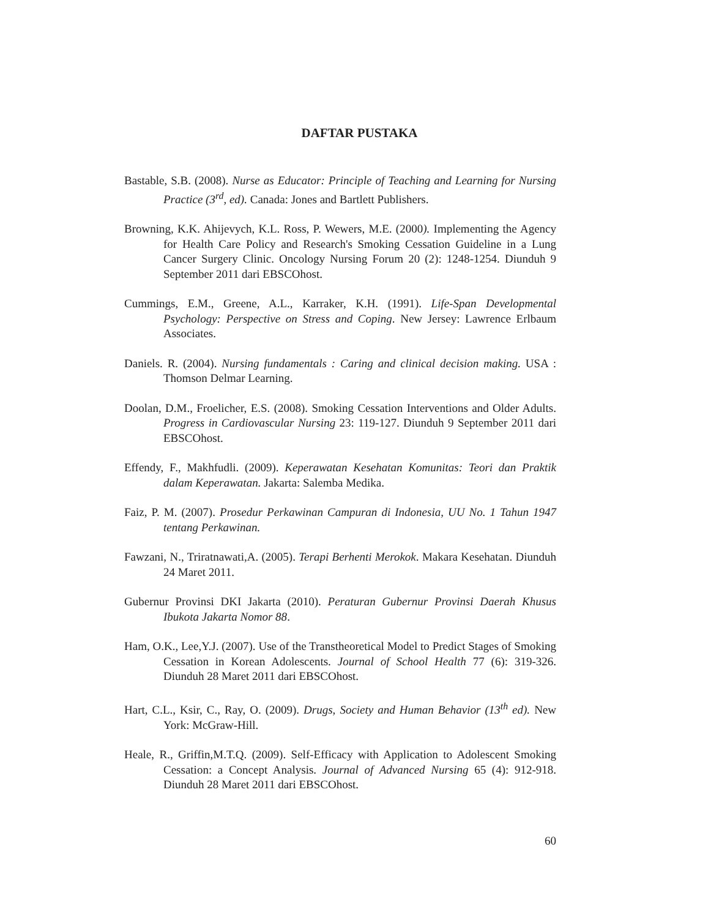DAFTAR PUSTAKA
Bastable, S.B. (2008). Nurse as Educator: Principle of Teaching and Learning for Nursing Practice (3<sup>rd</sup>, ed). Canada: Jones and Bartlett Publishers.
Browning, K.K. Ahijevych, K.L. Ross, P. Wewers, M.E. (2000). Implementing the Agency for Health Care Policy and Research's Smoking Cessation Guideline in a Lung Cancer Surgery Clinic. Oncology Nursing Forum 20 (2): 1248-1254. Diunduh 9 September 2011 dari EBSCOhost.
Cummings, E.M., Greene, A.L., Karraker, K.H. (1991). Life-Span Developmental Psychology: Perspective on Stress and Coping. New Jersey: Lawrence Erlbaum Associates.
Daniels. R. (2004). Nursing fundamentals : Caring and clinical decision making. USA : Thomson Delmar Learning.
Doolan, D.M., Froelicher, E.S. (2008). Smoking Cessation Interventions and Older Adults. Progress in Cardiovascular Nursing 23: 119-127. Diunduh 9 September 2011 dari EBSCOhost.
Effendy, F., Makhfudli. (2009). Keperawatan Kesehatan Komunitas: Teori dan Praktik dalam Keperawatan. Jakarta: Salemba Medika.
Faiz, P. M. (2007). Prosedur Perkawinan Campuran di Indonesia, UU No. 1 Tahun 1947 tentang Perkawinan.
Fawzani, N., Triratnawati,A. (2005). Terapi Berhenti Merokok. Makara Kesehatan. Diunduh 24 Maret 2011.
Gubernur Provinsi DKI Jakarta (2010). Peraturan Gubernur Provinsi Daerah Khusus Ibukota Jakarta Nomor 88.
Ham, O.K., Lee,Y.J. (2007). Use of the Transtheoretical Model to Predict Stages of Smoking Cessation in Korean Adolescents. Journal of School Health 77 (6): 319-326. Diunduh 28 Maret 2011 dari EBSCOhost.
Hart, C.L., Ksir, C., Ray, O. (2009). Drugs, Society and Human Behavior (13<sup>th</sup> ed). New York: McGraw-Hill.
Heale, R., Griffin,M.T.Q. (2009). Self-Efficacy with Application to Adolescent Smoking Cessation: a Concept Analysis. Journal of Advanced Nursing 65 (4): 912-918. Diunduh 28 Maret 2011 dari EBSCOhost.
60